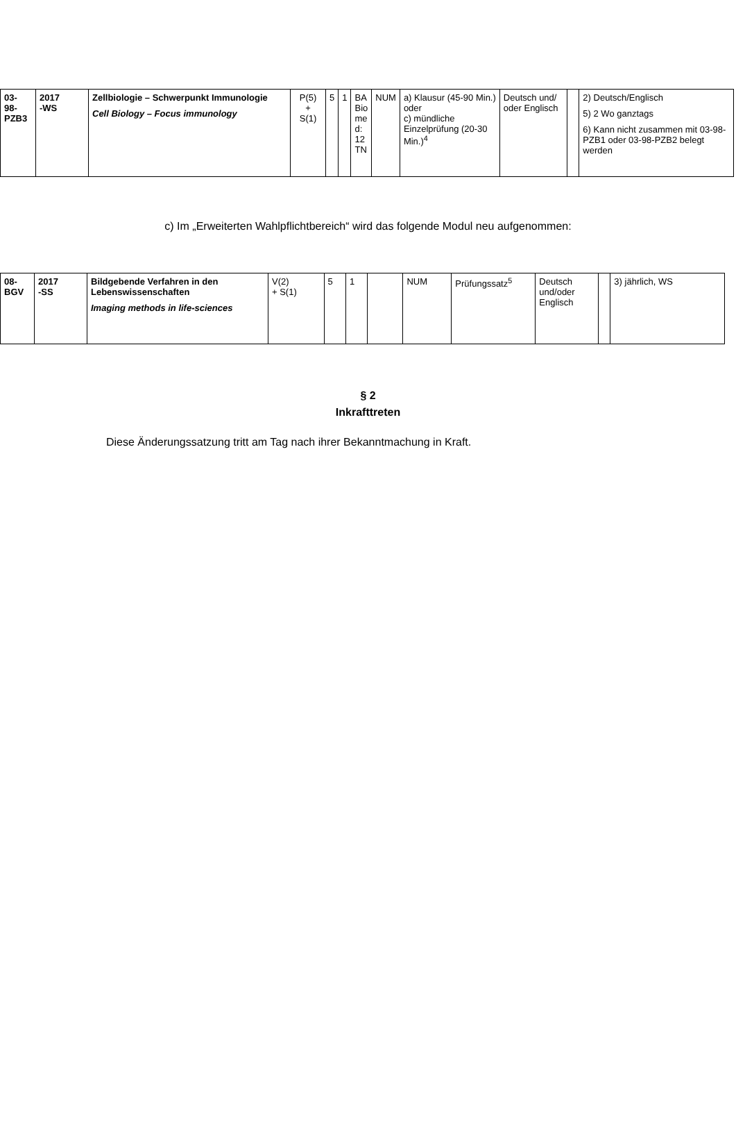| 03- 98- PZB3 | 2017 -WS | Zellbiologie – Schwerpunkt Immunologie Cell Biology – Focus immunology | P(5) + S(1) | 5 | 1 | BA Bio me d: 12 TN | NUM | a) Klausur (45-90 Min.) oder c) mündliche Einzelprüfung (20-30 Min.)<sup>4</sup> | Deutsch und/ oder Englisch | | 2) Deutsch/Englisch 5) 2 Wo ganztags 6) Kann nicht zusammen mit 03-98-PZB1 oder 03-98-PZB2 belegt werden |
c) Im „Erweiterten Wahlpflichtbereich“ wird das folgende Modul neu aufgenommen:
| 08- BGV | 2017 -SS | Bildgebende Verfahren in den Lebenswissenschaften Imaging methods in life-sciences | V(2) + S(1) | 5 | 1 | | NUM | Prüfungssatz<sup>5</sup> | Deutsch und/oder Englisch | | 3) jährlich, WS |
§ 2
Inkrafttreten
Diese Änderungssatzung tritt am Tag nach ihrer Bekanntmachung in Kraft.